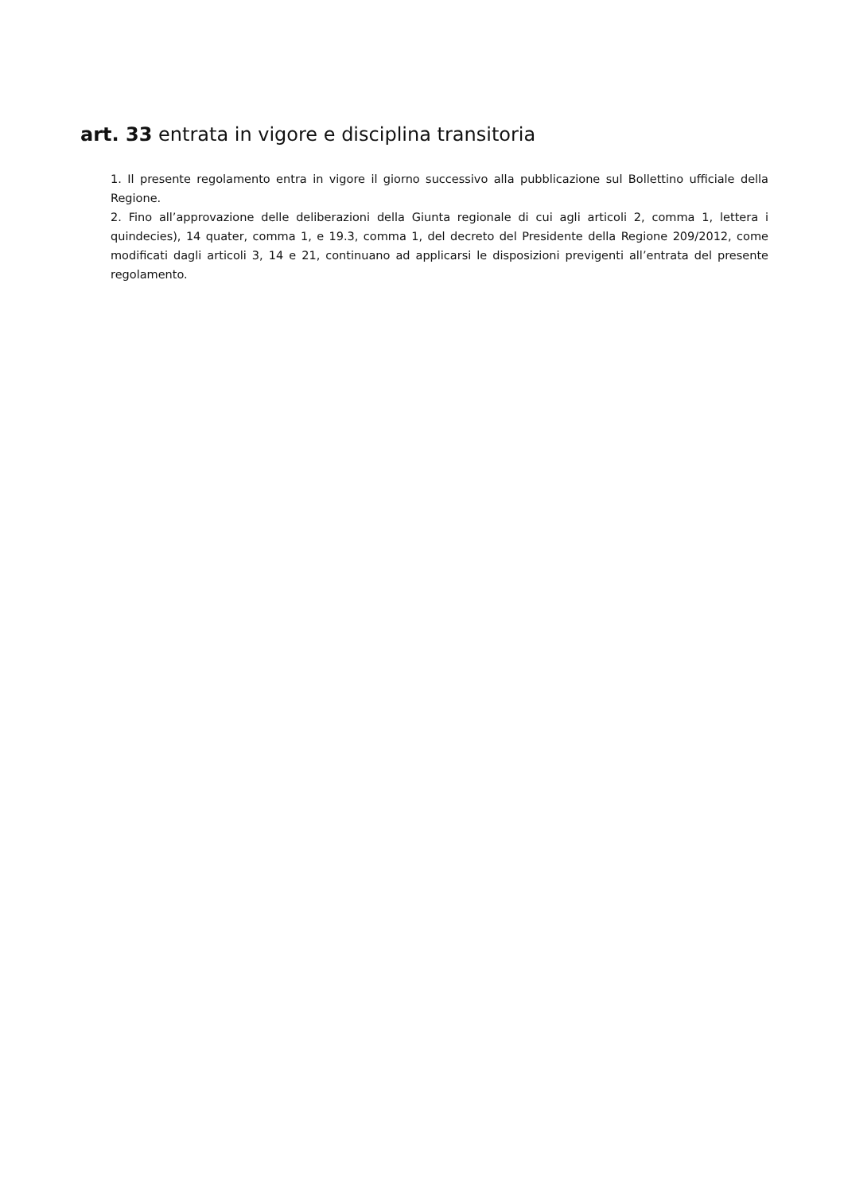art. 33 entrata in vigore e disciplina transitoria
1. Il presente regolamento entra in vigore il giorno successivo alla pubblicazione sul Bollettino ufficiale della Regione.
2. Fino all’approvazione delle deliberazioni della Giunta regionale di cui agli articoli 2, comma 1, lettera i quindecies), 14 quater, comma 1, e 19.3, comma 1, del decreto del Presidente della Regione 209/2012, come modificati dagli articoli 3, 14 e 21, continuano ad applicarsi le disposizioni previgenti all’entrata del presente regolamento.